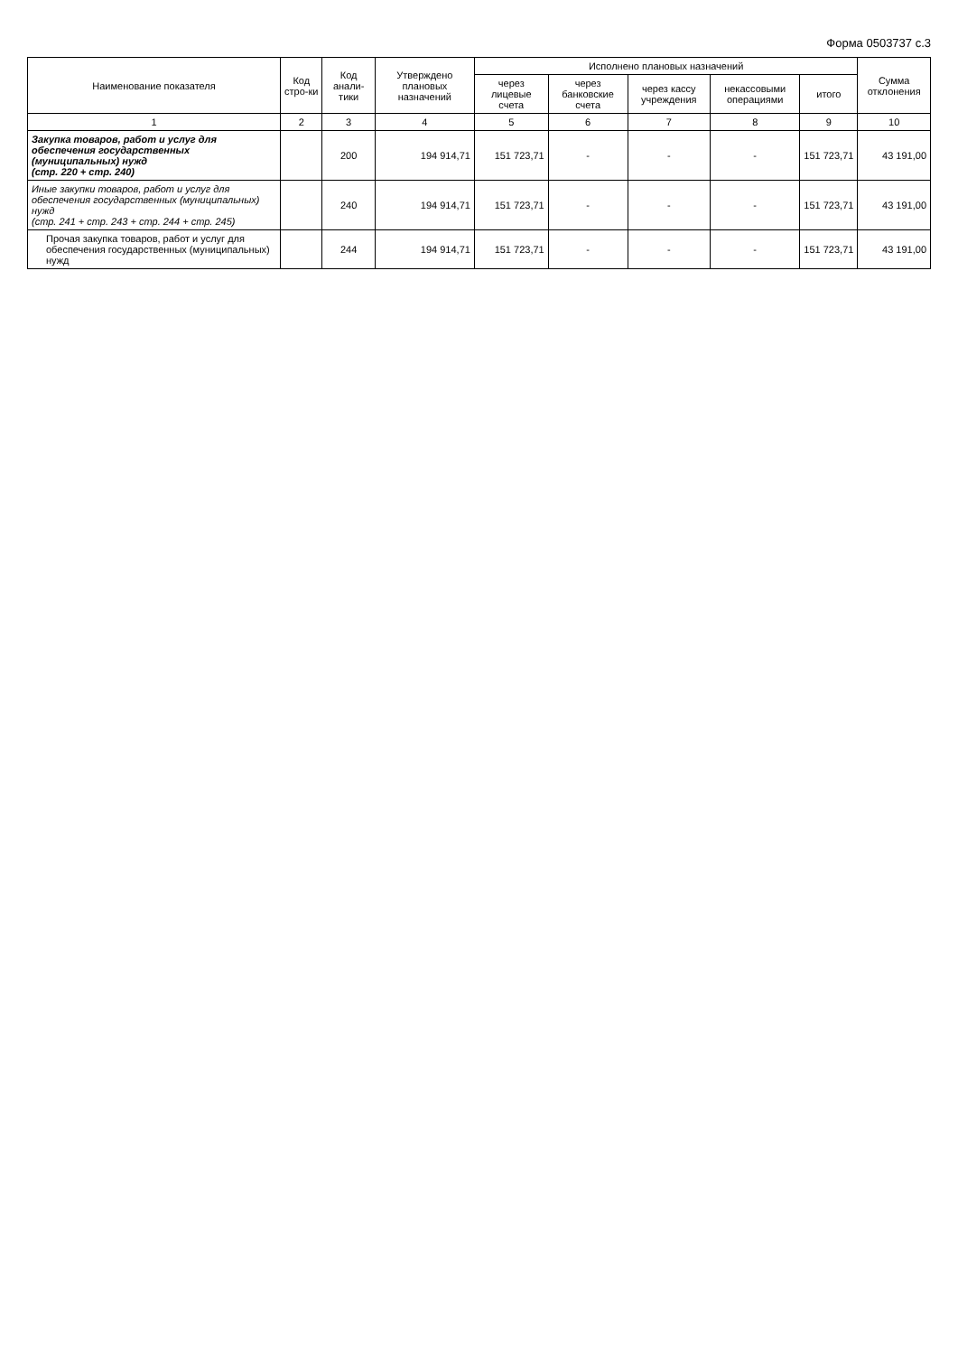Форма 0503737 с.3
| Наименование показателя | Код стро-ки | Код анали-тики | Утверждено плановых назначений | Исполнено плановых назначений | | | | | Сумма отклонения |
| --- | --- | --- | --- | --- | --- | --- | --- | --- | --- |
| | | | | через лицевые счета | через банковские счета | через кассу учреждения | некассовыми операциями | итого | |
| 1 | 2 | 3 | 4 | 5 | 6 | 7 | 8 | 9 | 10 |
| Закупка товаров, работ и услуг для обеспечения государственных (муниципальных) нужд (стр. 220 + стр. 240) | | 200 | 194 914,71 | 151 723,71 | - | - | - | 151 723,71 | 43 191,00 |
| Иные закупки товаров, работ и услуг для обеспечения государственных (муниципальных) нужд (стр. 241 + стр. 243 + стр. 244 + стр. 245) | | 240 | 194 914,71 | 151 723,71 | - | - | - | 151 723,71 | 43 191,00 |
| Прочая закупка товаров, работ и услуг для обеспечения государственных (муниципальных) нужд | | 244 | 194 914,71 | 151 723,71 | - | - | - | 151 723,71 | 43 191,00 |